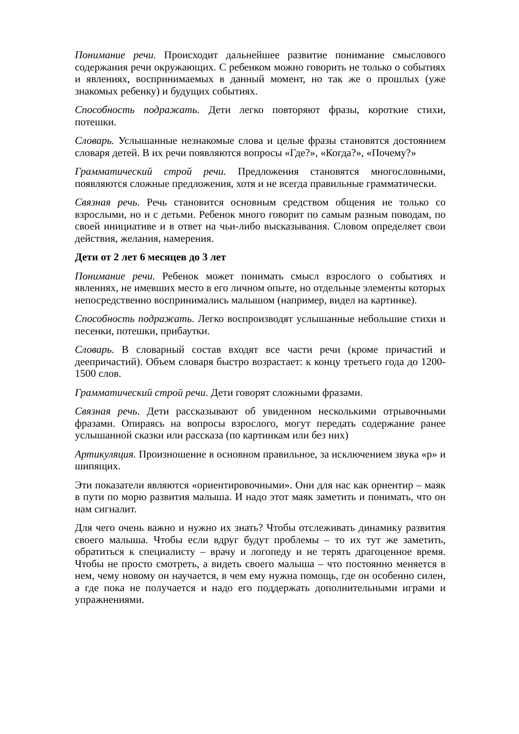Понимание речи. Происходит дальнейшее развитие понимание смыслового содержания речи окружающих. С ребенком можно говорить не только о событиях и явлениях, воспринимаемых в данный момент, но так же о прошлых (уже знакомых ребенку) и будущих событиях.
Способность подражать. Дети легко повторяют фразы, короткие стихи, потешки.
Словарь. Услышанные незнакомые слова и целые фразы становятся достоянием словаря детей. В их речи появляются вопросы «Где?», «Когда?», «Почему?»
Грамматический строй речи. Предложения становятся многословными, появляются сложные предложения, хотя и не всегда правильные грамматически.
Связная речь. Речь становится основным средством общения не только со взрослыми, но и с детьми. Ребенок много говорит по самым разным поводам, по своей инициативе и в ответ на чьи-либо высказывания. Словом определяет свои действия, желания, намерения.
Дети от 2 лет 6 месяцев до 3 лет
Понимание речи. Ребенок может понимать смысл взрослого о событиях и явлениях, не имевших место в его личном опыте, но отдельные элементы которых непосредственно воспринимались малышом (например, видел на картинке).
Способность подражать. Легко воспроизводят услышанные небольшие стихи и песенки, потешки, прибаутки.
Словарь. В словарный состав входят все части речи (кроме причастий и деепричастий). Объем словаря быстро возрастает: к концу третьего года до 1200-1500 слов.
Грамматический строй речи. Дети говорят сложными фразами.
Связная речь. Дети рассказывают об увиденном несколькими отрывочными фразами. Опираясь на вопросы взрослого, могут передать содержание ранее услышанной сказки или рассказа (по картинкам или без них)
Артикуляция. Произношение в основном правильное, за исключением звука «р» и шипящих.
Эти показатели являются «ориентировочными». Они для нас как ориентир – маяк в пути по морю развития малыша. И надо этот маяк заметить и понимать, что он нам сигналит.
Для чего очень важно и нужно их знать? Чтобы отслеживать динамику развития своего малыша. Чтобы если вдруг будут проблемы – то их тут же заметить, обратиться к специалисту – врачу и логопеду и не терять драгоценное время. Чтобы не просто смотреть, а видеть своего малыша – что постоянно меняется в нем, чему новому он научается, в чем ему нужна помощь, где он особенно силен, а где пока не получается и надо его поддержать дополнительными играми и упражнениями.